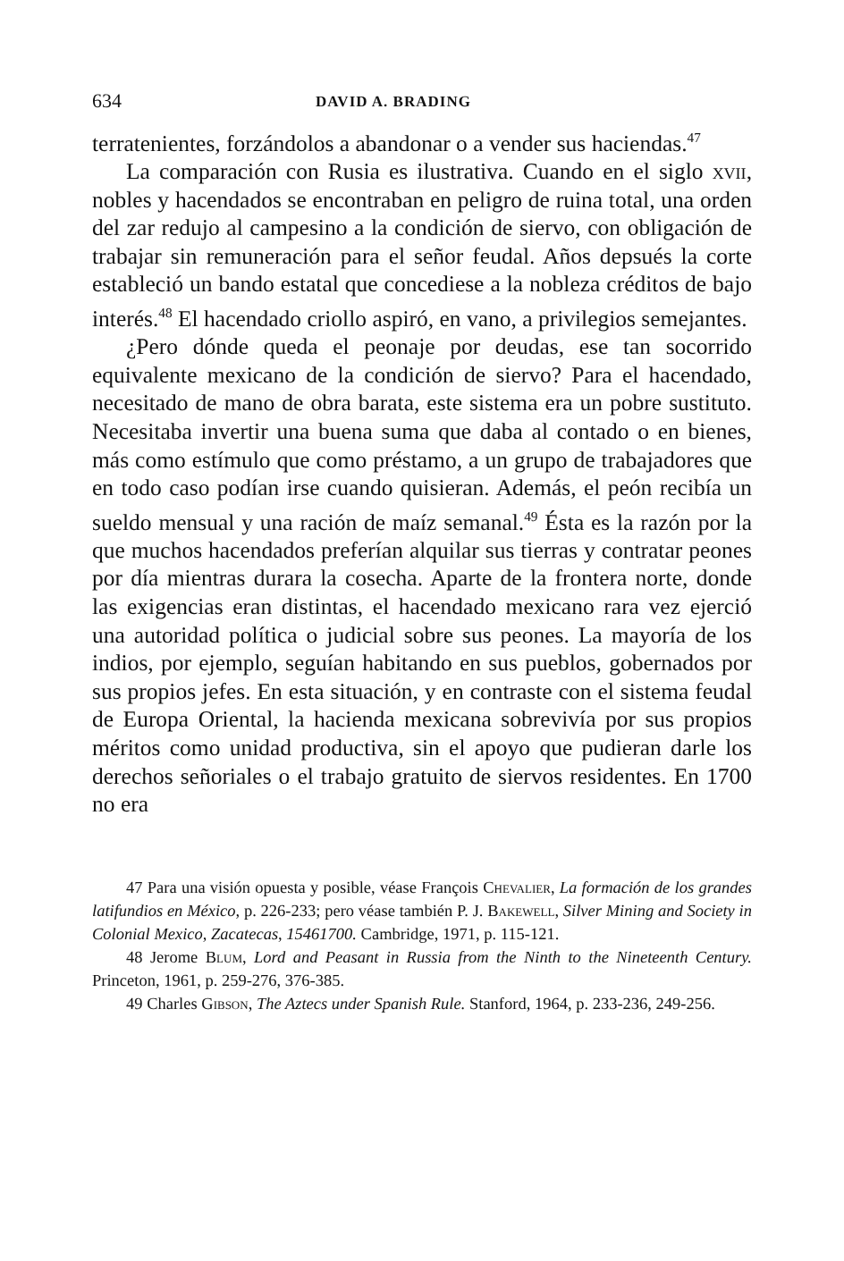634 DAVID A. BRADING
terratenientes, forzándolos a abandonar o a vender sus haciendas.<sup>47</sup>
La comparación con Rusia es ilustrativa. Cuando en el siglo xvii, nobles y hacendados se encontraban en peligro de ruina total, una orden del zar redujo al campesino a la condición de siervo, con obligación de trabajar sin remuneración para el señor feudal. Años depsués la corte estableció un bando estatal que concediese a la nobleza créditos de bajo interés.<sup>48</sup> El hacendado criollo aspiró, en vano, a privilegios semejantes.
¿Pero dónde queda el peonaje por deudas, ese tan socorrido equivalente mexicano de la condición de siervo? Para el hacendado, necesitado de mano de obra barata, este sistema era un pobre sustituto. Necesitaba invertir una buena suma que daba al contado o en bienes, más como estímulo que como préstamo, a un grupo de trabajadores que en todo caso podían irse cuando quisieran. Además, el peón recibía un sueldo mensual y una ración de maíz semanal.<sup>49</sup> Ésta es la razón por la que muchos hacendados preferían alquilar sus tierras y contratar peones por día mientras durara la cosecha. Aparte de la frontera norte, donde las exigencias eran distintas, el hacendado mexicano rara vez ejerció una autoridad política o judicial sobre sus peones. La mayoría de los indios, por ejemplo, seguían habitando en sus pueblos, gobernados por sus propios jefes. En esta situación, y en contraste con el sistema feudal de Europa Oriental, la hacienda mexicana sobrevivía por sus propios méritos como unidad productiva, sin el apoyo que pudieran darle los derechos señoriales o el trabajo gratuito de siervos residentes. En 1700 no era
47 Para una visión opuesta y posible, véase François Chevalier, La formación de los grandes latifundios en México, p. 226-233; pero véase también P. J. Bakewell, Silver Mining and Society in Colonial Mexico, Zacatecas, 15461700. Cambridge, 1971, p. 115-121.
48 Jerome Blum, Lord and Peasant in Russia from the Ninth to the Nineteenth Century. Princeton, 1961, p. 259-276, 376-385.
49 Charles Gibson, The Aztecs under Spanish Rule. Stanford, 1964, p. 233-236, 249-256.